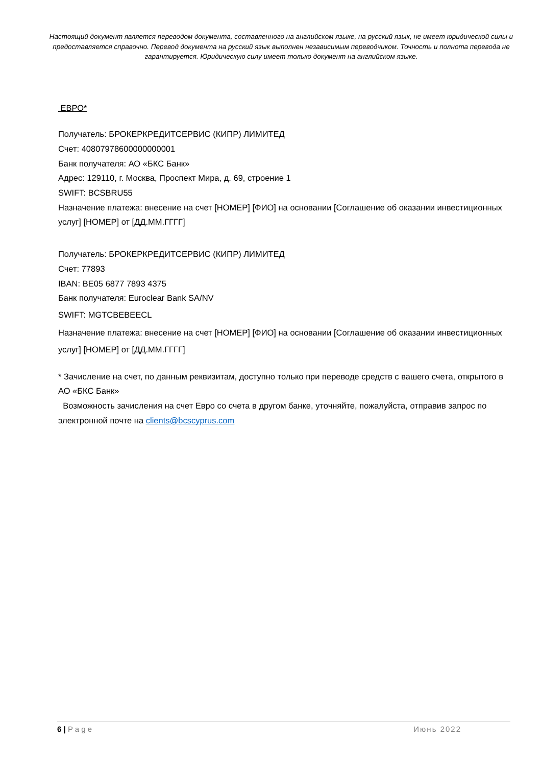Настоящий документ является переводом документа, составленного на английском языке, на русский язык, не имеет юридической силы и предоставляется справочно. Перевод документа на русский язык выполнен независимым переводчиком. Точность и полнота перевода не гарантируется. Юридическую силу имеет только документ на английском языке.
ЕВРО*
Получатель: БРОКЕРКРЕДИТСЕРВИС (КИПР) ЛИМИТЕД
Счет: 40807978600000000001
Банк получателя: АО «БКС Банк»
Адрес: 129110, г. Москва, Проспект Мира, д. 69, строение 1
SWIFT: BCSBRU55
Назначение платежа: внесение на счет [НОМЕР] [ФИО] на основании [Соглашение об оказании инвестиционных услуг] [НОМЕР] от [ДД.ММ.ГГГГ]
Получатель: БРОКЕРКРЕДИТСЕРВИС (КИПР) ЛИМИТЕД
Счет: 77893
IBAN: BE05 6877 7893 4375
Банк получателя: Euroclear Bank SA/NV
SWIFT: MGTCBEBEECL
Назначение платежа: внесение на счет [НОМЕР] [ФИО] на основании [Соглашение об оказании инвестиционных услуг] [НОМЕР] от [ДД.ММ.ГГГГ]
* Зачисление на счет, по данным реквизитам, доступно только при переводе средств с вашего счета, открытого в АО «БКС Банк»
Возможность зачисления на счет Евро со счета в другом банке, уточняйте, пожалуйста, отправив запрос по электронной почте на clients@bcscyprus.com
6 | P a g e Июнь 2022